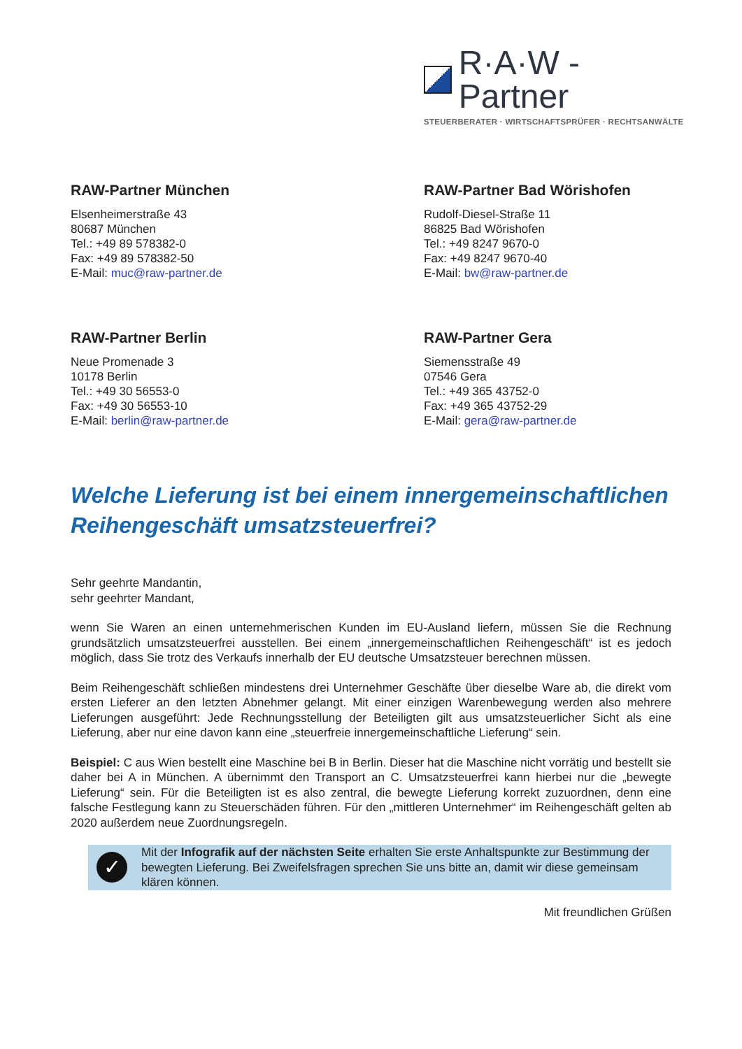R·A·W - Partner
STEUERBERATER · WIRTSCHAFTSPRÜFER · RECHTSANWÄLTE
RAW-Partner München
Elsenheimerstraße 43
80687 München
Tel.: +49 89 578382-0
Fax: +49 89 578382-50
E-Mail: muc@raw-partner.de
RAW-Partner Bad Wörishofen
Rudolf-Diesel-Straße 11
86825 Bad Wörishofen
Tel.: +49 8247 9670-0
Fax: +49 8247 9670-40
E-Mail: bw@raw-partner.de
RAW-Partner Berlin
Neue Promenade 3
10178 Berlin
Tel.: +49 30 56553-0
Fax: +49 30 56553-10
E-Mail: berlin@raw-partner.de
RAW-Partner Gera
Siemensstraße 49
07546 Gera
Tel.: +49 365 43752-0
Fax: +49 365 43752-29
E-Mail: gera@raw-partner.de
Welche Lieferung ist bei einem innergemeinschaftlichen Reihengeschäft umsatzsteuerfrei?
Sehr geehrte Mandantin,
sehr geehrter Mandant,
wenn Sie Waren an einen unternehmerischen Kunden im EU-Ausland liefern, müssen Sie die Rechnung grundsätzlich umsatzsteuerfrei ausstellen. Bei einem „innergemeinschaftlichen Reihengeschäft“ ist es jedoch möglich, dass Sie trotz des Verkaufs innerhalb der EU deutsche Umsatzsteuer berechnen müssen.
Beim Reihengeschäft schließen mindestens drei Unternehmer Geschäfte über dieselbe Ware ab, die direkt vom ersten Lieferer an den letzten Abnehmer gelangt. Mit einer einzigen Warenbewegung werden also mehrere Lieferungen ausgeführt: Jede Rechnungsstellung der Beteiligten gilt aus umsatzsteuerlicher Sicht als eine Lieferung, aber nur eine davon kann eine „steuerfreie innergemeinschaftliche Lieferung“ sein.
Beispiel: C aus Wien bestellt eine Maschine bei B in Berlin. Dieser hat die Maschine nicht vorrätig und bestellt sie daher bei A in München. A übernimmt den Transport an C. Umsatzsteuerfrei kann hierbei nur die „bewegte Lieferung“ sein. Für die Beteiligten ist es also zentral, die bewegte Lieferung korrekt zuzuordnen, denn eine falsche Festlegung kann zu Steuerschäden führen. Für den „mittleren Unternehmer“ im Reihengeschäft gelten ab 2020 außerdem neue Zuordnungsregeln.
✓
Mit der Infografik auf der nächsten Seite erhalten Sie erste Anhaltspunkte zur Bestimmung der bewegten Lieferung. Bei Zweifelsfragen sprechen Sie uns bitte an, damit wir diese gemeinsam klären können.
Mit freundlichen Grüßen